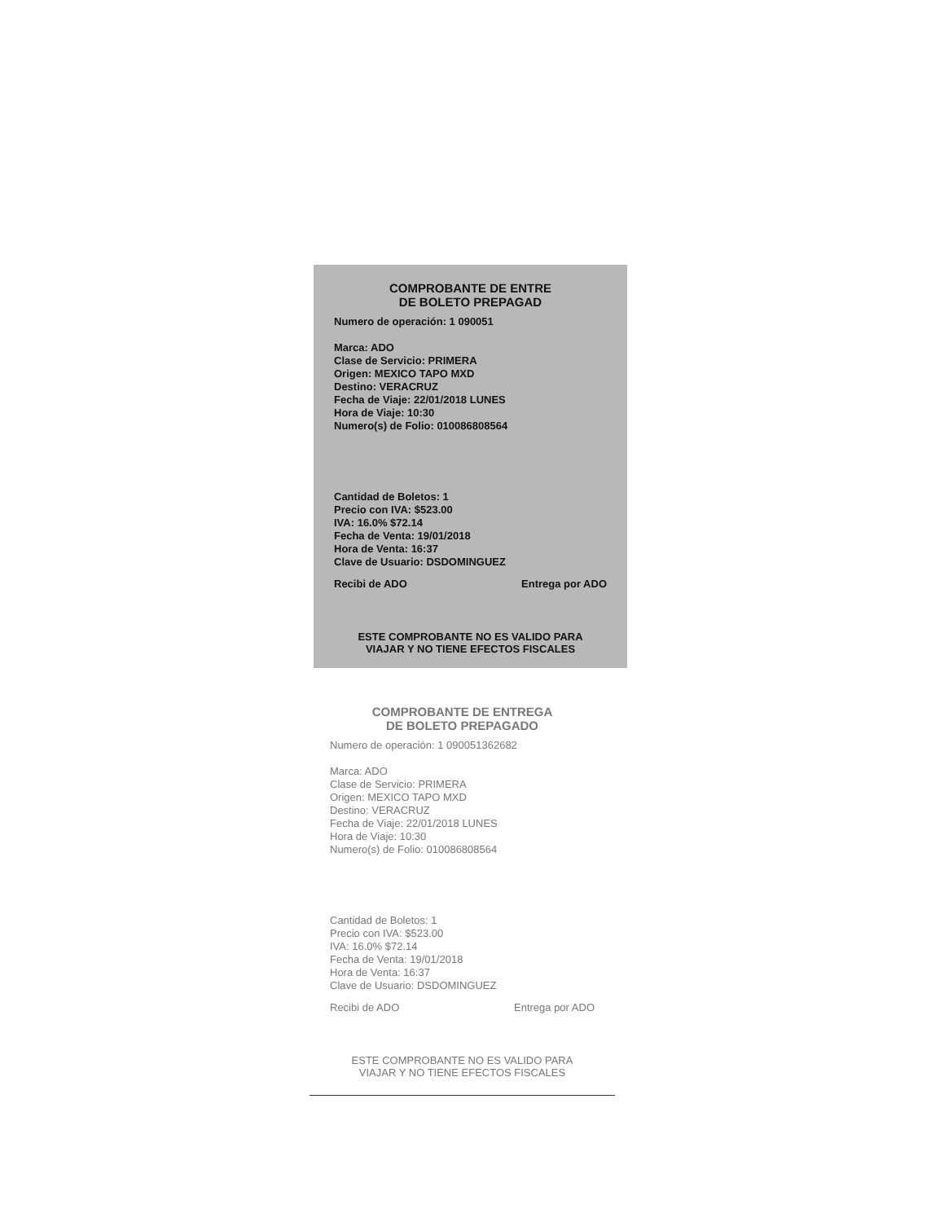COMPROBANTE DE ENTRE
DE BOLETO PREPAGAD
Numero de operación: 1 090051
Marca: ADO
Clase de Servicio: PRIMERA
Origen: MEXICO TAPO MXD
Destino: VERACRUZ
Fecha de Viaje: 22/01/2018 LUNES
Hora de Viaje: 10:30
Numero(s) de Folio: 010086808564
Cantidad de Boletos: 1
Precio con IVA: $523.00
IVA: 16.0% $72.14
Fecha de Venta: 19/01/2018
Hora de Venta: 16:37
Clave de Usuario: DSDOMINGUEZ
Recibi de ADO Entrega por ADO
ESTE COMPROBANTE NO ES VALIDO PARA
VIAJAR Y NO TIENE EFECTOS FISCALES
COMPROBANTE DE ENTREGA
DE BOLETO PREPAGADO
Numero de operación: 1 090051362682
Marca: ADO
Clase de Servicio: PRIMERA
Origen: MEXICO TAPO MXD
Destino: VERACRUZ
Fecha de Viaje: 22/01/2018 LUNES
Hora de Viaje: 10:30
Numero(s) de Folio: 010086808564
Cantidad de Boletos: 1
Precio con IVA: $523.00
IVA: 16.0% $72.14
Fecha de Venta: 19/01/2018
Hora de Venta: 16:37
Clave de Usuario: DSDOMINGUEZ
Recibi de ADO Entrega por ADO
ESTE COMPROBANTE NO ES VALIDO PARA
VIAJAR Y NO TIENE EFECTOS FISCALES